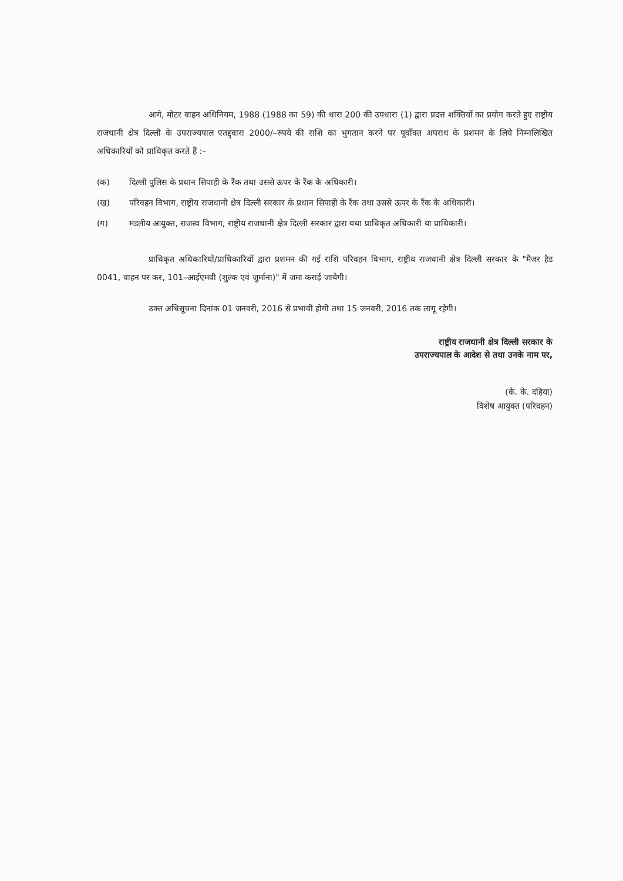आगे, मोटर वाहन अधिनियम, 1988 (1988 का 59) की धारा 200 की उपधारा (1) द्वारा प्रदत्त शक्तियों का प्रयोग करते हुए राष्ट्रीय राजधानी क्षेत्र दिल्ली के उपराज्यपाल एतद्द्वारा 2000/–रुपये की राशि का भुगतान करने पर पूर्वोक्त अपराध के प्रशमन के लिये निम्नलिखित अधिकारियों को प्राधिकृत करते हैं :–
(क) दिल्ली पुलिस के प्रधान सिपाही के रैंक तथा उससे ऊपर के रैंक के अधिकारी।
(ख) परिवहन विभाग, राष्ट्रीय राजधानी क्षेत्र दिल्ली सरकार के प्रधान सिपाही के रैंक तथा उससे ऊपर के रैंक के अधिकारी।
(ग) मंडलीय आयुक्त, राजस्व विभाग, राष्ट्रीय राजधानी क्षेत्र दिल्ली सरकार द्वारा यथा प्राधिकृत अधिकारी या प्राधिकारी।
प्राधिकृत अधिकारियों/प्राधिकारियों द्वारा प्रशमन की गई राशि परिवहन विभाग, राष्ट्रीय राजधानी क्षेत्र दिल्ली सरकार के "मैजर हैड 0041, वाहन पर कर, 101–आईएमवी (शुल्क एवं जुर्माना)" में जमा कराई जायेगी।
उक्त अधिसूचना दिनांक 01 जनवरी, 2016 से प्रभावी होगी तथा 15 जनवरी, 2016 तक लागू रहेगी।
राष्ट्रीय राजधानी क्षेत्र दिल्ली सरकार के
उपराज्यपाल के आदेश से तथा उनके नाम पर,
(के. के. दहिया)
विशेष आयुक्त (परिवहन)